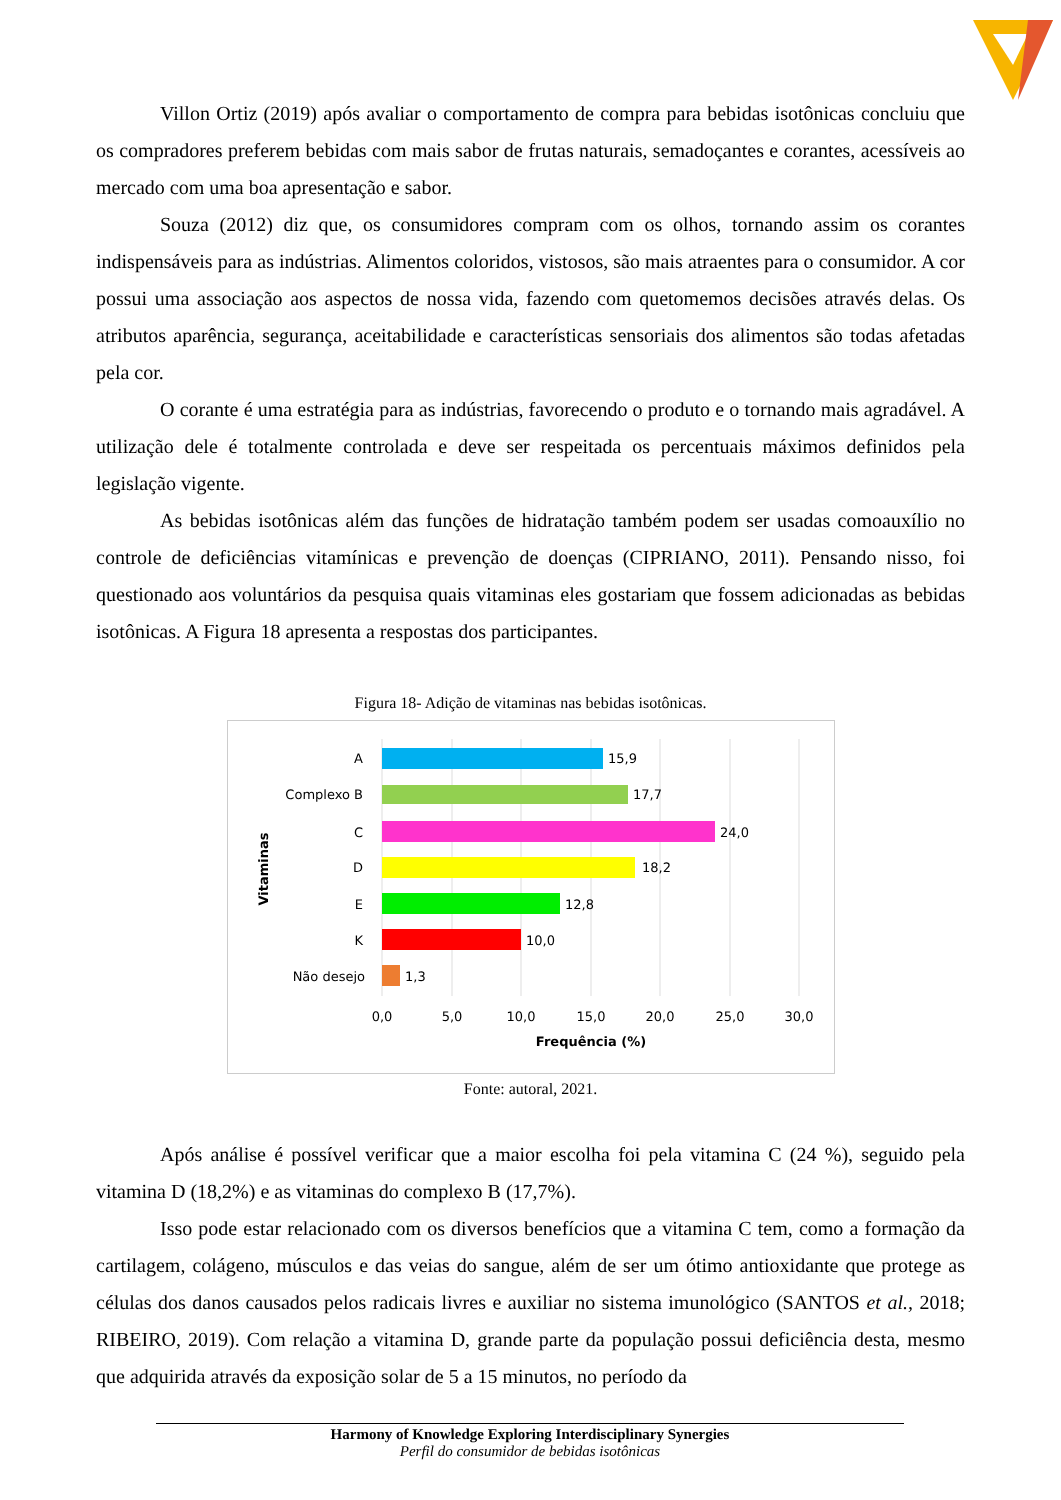Villon Ortiz (2019) após avaliar o comportamento de compra para bebidas isotônicas concluiu que os compradores preferem bebidas com mais sabor de frutas naturais, semadoçantes e corantes, acessíveis ao mercado com uma boa apresentação e sabor.
Souza (2012) diz que, os consumidores compram com os olhos, tornando assim os corantes indispensáveis para as indústrias. Alimentos coloridos, vistosos, são mais atraentes para o consumidor. A cor possui uma associação aos aspectos de nossa vida, fazendo com quetomemos decisões através delas. Os atributos aparência, segurança, aceitabilidade e características sensoriais dos alimentos são todas afetadas pela cor.
O corante é uma estratégia para as indústrias, favorecendo o produto e o tornando mais agradável. A utilização dele é totalmente controlada e deve ser respeitada os percentuais máximos definidos pela legislação vigente.
As bebidas isotônicas além das funções de hidratação também podem ser usadas comoauxílio no controle de deficiências vitamínicas e prevenção de doenças (CIPRIANO, 2011). Pensando nisso, foi questionado aos voluntários da pesquisa quais vitaminas eles gostariam que fossem adicionadas as bebidas isotônicas. A Figura 18 apresenta a respostas dos participantes.
Figura 18- Adição de vitaminas nas bebidas isotônicas.
A
Complexo B
C
D
E
K
Não desejo
15,9
17,7
24,0
18,2
12,8
10,0
1,3
0,0
5,0
10,0
15,0
20,0
25,0
30,0
Frequência (%)
Vitaminas
Fonte: autoral, 2021.
Após análise é possível verificar que a maior escolha foi pela vitamina C (24 %), seguido pela vitamina D (18,2%) e as vitaminas do complexo B (17,7%).
Isso pode estar relacionado com os diversos benefícios que a vitamina C tem, como a formação da cartilagem, colágeno, músculos e das veias do sangue, além de ser um ótimo antioxidante que protege as células dos danos causados pelos radicais livres e auxiliar no sistema imunológico (SANTOS et al., 2018; RIBEIRO, 2019). Com relação a vitamina D, grande parte da população possui deficiência desta, mesmo que adquirida através da exposição solar de 5 a 15 minutos, no período da
Harmony of Knowledge Exploring Interdisciplinary Synergies
Perfil do consumidor de bebidas isotônicas